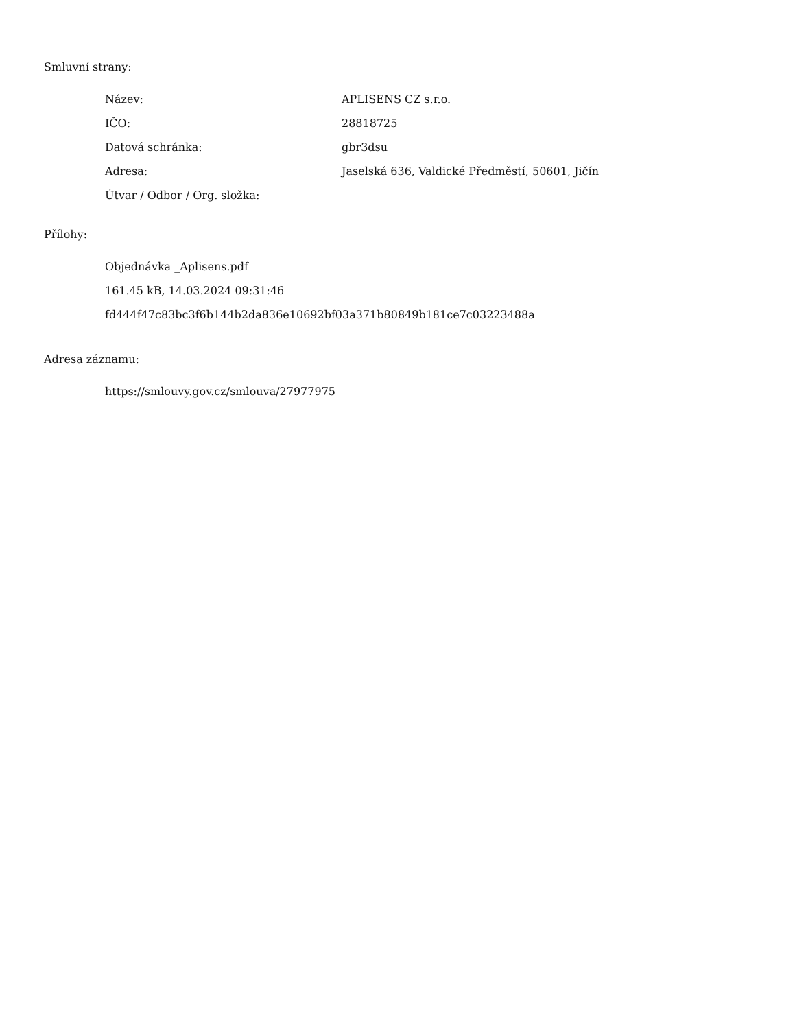Smluvní strany:
| Název: | APLISENS CZ s.r.o. |
| IČO: | 28818725 |
| Datová schránka: | gbr3dsu |
| Adresa: | Jaselská 636, Valdické Předměstí, 50601, Jičín |
| Útvar / Odbor / Org. složka: | |
Přílohy:
Objednávka _Aplisens.pdf
161.45 kB, 14.03.2024 09:31:46
fd444f47c83bc3f6b144b2da836e10692bf03a371b80849b181ce7c03223488a
Adresa záznamu:
https://smlouvy.gov.cz/smlouva/27977975